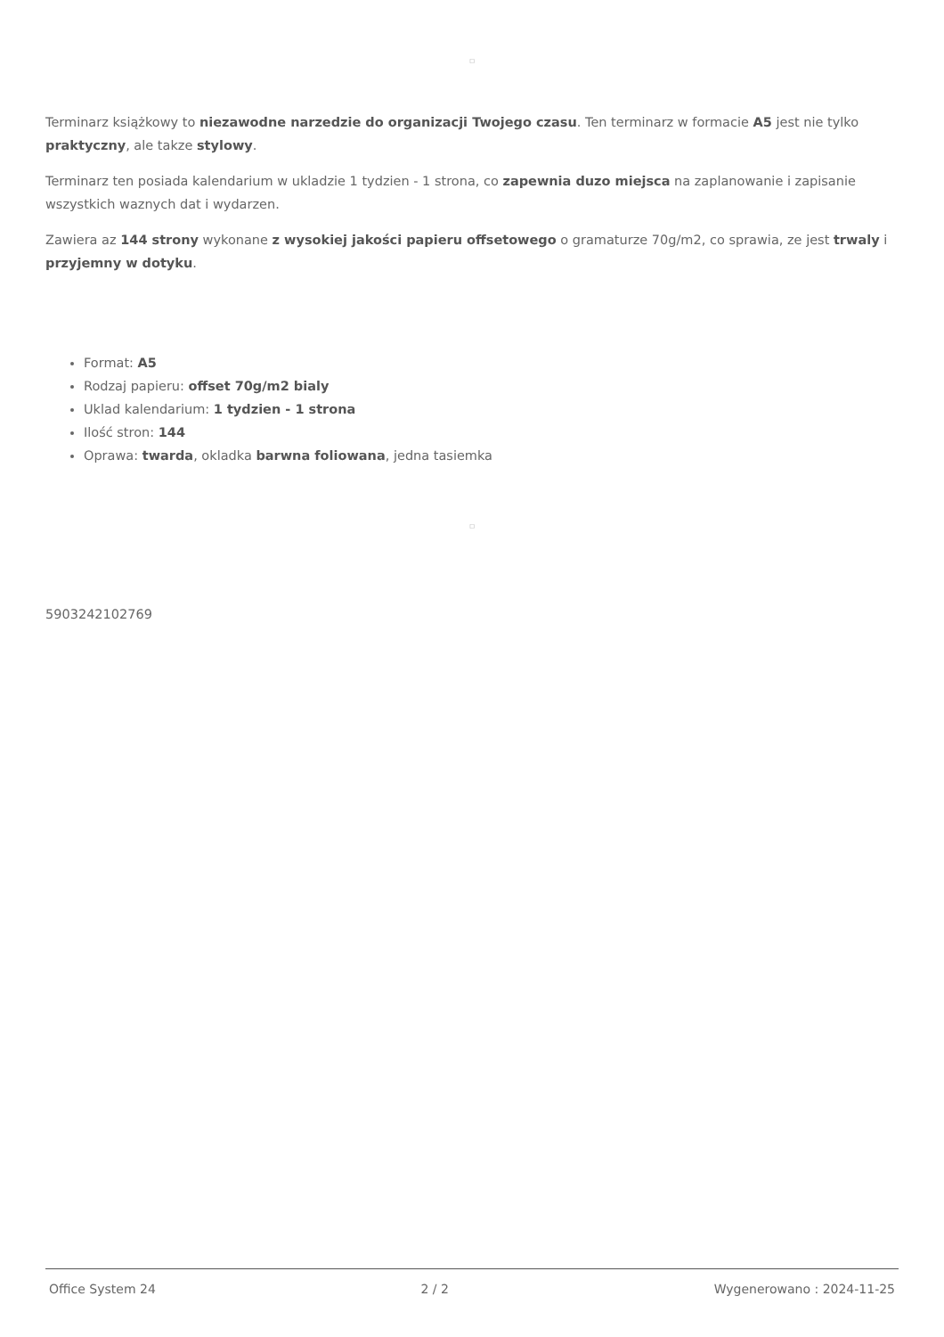□
Terminarz książkowy to niezawodne narzedzie do organizacji Twojego czasu. Ten terminarz w formacie A5 jest nie tylko praktyczny, ale takze stylowy.
Terminarz ten posiada kalendarium w ukladzie 1 tydzien - 1 strona, co zapewnia duzo miejsca na zaplanowanie i zapisanie wszystkich waznych dat i wydarzen.
Zawiera az 144 strony wykonane z wysokiej jakości papieru offsetowego o gramaturze 70g/m2, co sprawia, ze jest trwaly i przyjemny w dotyku.
Format: A5
Rodzaj papieru: offset 70g/m2 bialy
Uklad kalendarium: 1 tydzien - 1 strona
Ilość stron: 144
Oprawa: twarda, okladka barwna foliowana, jedna tasiemka
□
5903242102769
Office System 24 2 / 2 Wygenerowano : 2024-11-25